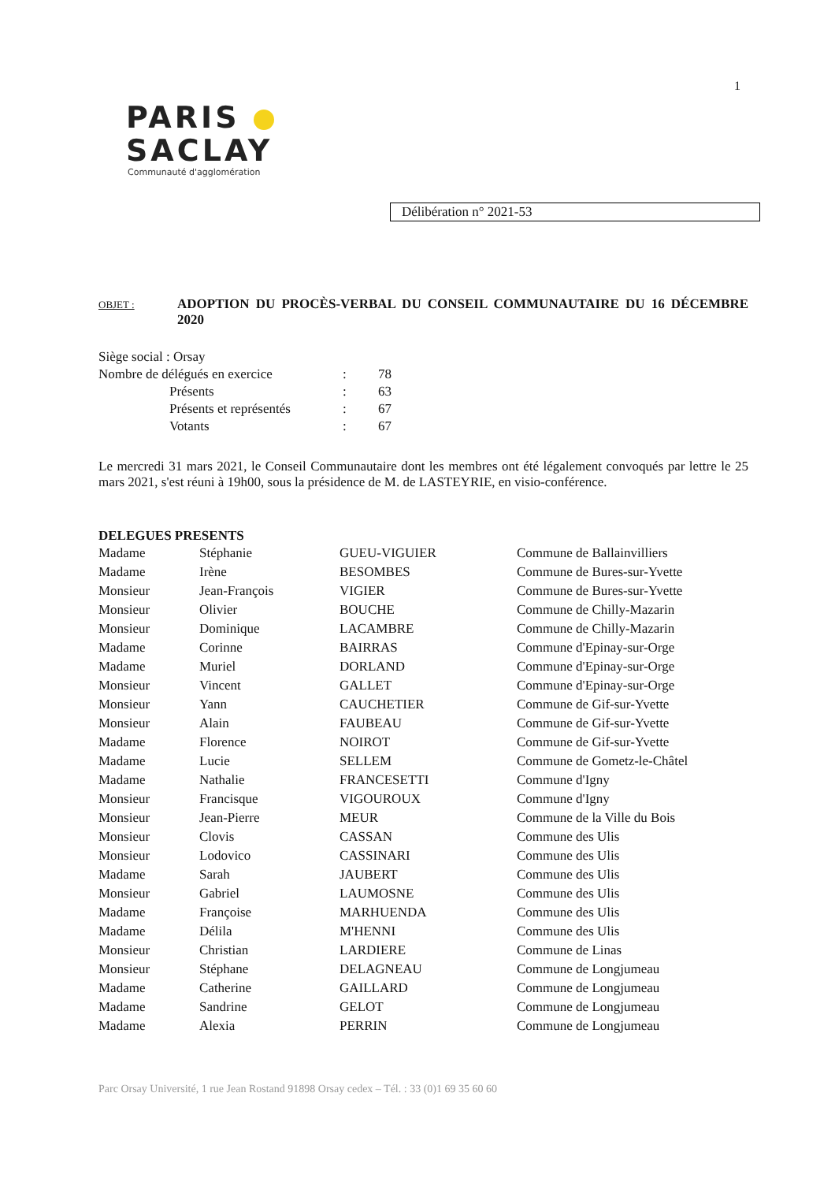1
PARIS
SACLAY
Communauté d'agglomération
Délibération n° 2021-53
OBJET :
ADOPTION DU PROCÈS-VERBAL DU CONSEIL COMMUNAUTAIRE DU 16 DÉCEMBRE 2020
| Siège social : Orsay | | | |
| Nombre de délégués en exercice | | : | 78 |
| | Présents | : | 63 |
| | Présents et représentés | : | 67 |
| | Votants | : | 67 |
Le mercredi 31 mars 2021, le Conseil Communautaire dont les membres ont été légalement convoqués par lettre le 25 mars 2021, s'est réuni à 19h00, sous la présidence de M. de LASTEYRIE, en visio-conférence.
DELEGUES PRESENTS
| Madame | Stéphanie | GUEU-VIGUIER | Commune de Ballainvilliers |
| Madame | Irène | BESOMBES | Commune de Bures-sur-Yvette |
| Monsieur | Jean-François | VIGIER | Commune de Bures-sur-Yvette |
| Monsieur | Olivier | BOUCHE | Commune de Chilly-Mazarin |
| Monsieur | Dominique | LACAMBRE | Commune de Chilly-Mazarin |
| Madame | Corinne | BAIRRAS | Commune d'Epinay-sur-Orge |
| Madame | Muriel | DORLAND | Commune d'Epinay-sur-Orge |
| Monsieur | Vincent | GALLET | Commune d'Epinay-sur-Orge |
| Monsieur | Yann | CAUCHETIER | Commune de Gif-sur-Yvette |
| Monsieur | Alain | FAUBEAU | Commune de Gif-sur-Yvette |
| Madame | Florence | NOIROT | Commune de Gif-sur-Yvette |
| Madame | Lucie | SELLEM | Commune de Gometz-le-Châtel |
| Madame | Nathalie | FRANCESETTI | Commune d'Igny |
| Monsieur | Francisque | VIGOUROUX | Commune d'Igny |
| Monsieur | Jean-Pierre | MEUR | Commune de la Ville du Bois |
| Monsieur | Clovis | CASSAN | Commune des Ulis |
| Monsieur | Lodovico | CASSINARI | Commune des Ulis |
| Madame | Sarah | JAUBERT | Commune des Ulis |
| Monsieur | Gabriel | LAUMOSNE | Commune des Ulis |
| Madame | Françoise | MARHUENDA | Commune des Ulis |
| Madame | Délila | M'HENNI | Commune des Ulis |
| Monsieur | Christian | LARDIERE | Commune de Linas |
| Monsieur | Stéphane | DELAGNEAU | Commune de Longjumeau |
| Madame | Catherine | GAILLARD | Commune de Longjumeau |
| Madame | Sandrine | GELOT | Commune de Longjumeau |
| Madame | Alexia | PERRIN | Commune de Longjumeau |
Parc Orsay Université, 1 rue Jean Rostand 91898 Orsay cedex – Tél. : 33 (0)1 69 35 60 60